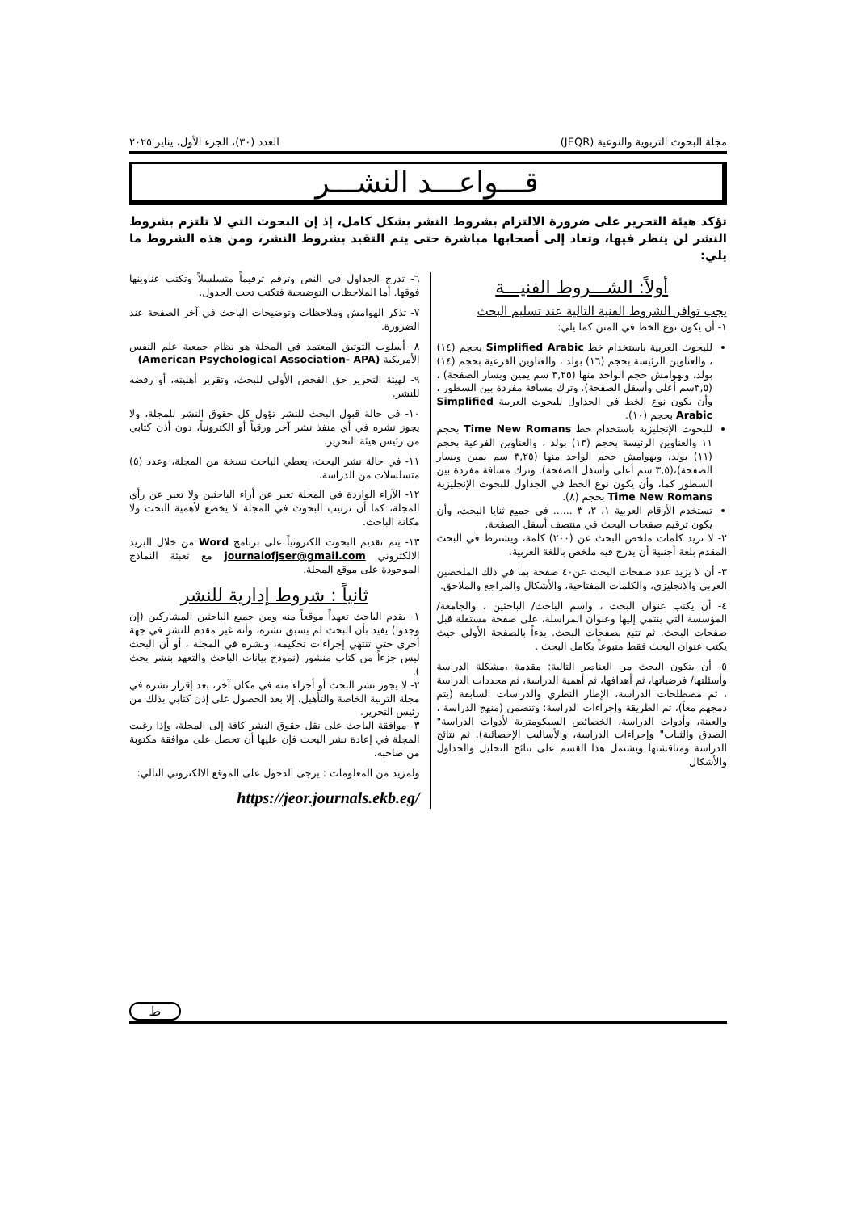مجلة البحوث التربوية والنوعية (JEQR) العدد (٣٠)، الجزء الأول، يناير ٢٠٢٥
قـــواعـــد النشـــر
تؤكد هيئة التحرير على ضرورة الالتزام بشروط النشر بشكل كامل، إذ إن البحوث التي لا تلتزم بشروط النشر لن ينظر فيها، وتعاد إلى أصحابها مباشرة حتى يتم التقيد بشروط النشر، ومن هذه الشروط ما يلي:
أولاً: الشـــروط الفنيـــة
يجب توافر الشروط الفنية التالية عند تسليم البحث
١- أن يكون نوع الخط في المتن كما يلي:
للبحوث العربية باستخدام خط Simplified Arabic بحجم (١٤) ، والعناوين الرئيسة بحجم (١٦) بولد ، والعناوين الفرعية بحجم (١٤) بولد، وبهوامش حجم الواحد منها (٣,٢٥ سم يمين ويسار الصفحة) ،(٣,٥سم أعلى وأسفل الصفحة). وترك مسافة مفردة بين السطور ، وأن يكون نوع الخط في الجداول للبحوث العربية Simplified Arabic بحجم (١٠).
للبحوث الإنجليزية باستخدام خط Time New Romans بحجم ١١ والعناوين الرئيسة بحجم (١٣) بولد ، والعناوين الفرعية بحجم (١١) بولد، وبهوامش حجم الواحد منها (٣,٢٥ سم يمين ويسار الصفحة)،(٣,٥ سم أعلى وأسفل الصفحة). وترك مسافة مفردة بين السطور كما، وأن يكون نوع الخط في الجداول للبحوث الإنجليزية Time New Romans بحجم (٨).
تستخدم الأرقام العربية ١، ٢، ٣ ...... في جميع ثنايا البحث، وأن يكون ترقيم صفحات البحث في منتصف أسفل الصفحة.
٢- لا تزيد كلمات ملخص البحث عن (٢٠٠) كلمة، ويشترط في البحث المقدم بلغة أجنبية أن يدرج فيه ملخص باللغة العربية.
٣- أن لا يزيد عدد صفحات البحث عن٤٠ صفحة بما في ذلك الملخصين العربي والانجليزي، والكلمات المفتاحية، والأشكال والمراجع والملاحق.
٤- أن يكتب عنوان البحث ، واسم الباحث/ الباحثين ، والجامعة/ المؤسسة التي ينتمي إليها وعنوان المراسلة، على صفحة مستقلة قبل صفحات البحث. ثم تتبع بصفحات البحث. بدءاً بالصفحة الأولى حيث يكتب عنوان البحث فقط متبوعاً بكامل البحث .
٥- أن يتكون البحث من العناصر التالية: مقدمة ،مشكلة الدراسة وأسئلتها/ فرضياتها، ثم أهدافها، ثم أهمية الدراسة، ثم محددات الدراسة ، ثم مصطلحات الدراسة، الإطار النظري والدراسات السابقة (يتم دمجهم معاً)، ثم الطريقة وإجراءات الدراسة: وتتضمن (منهج الدراسة ، والعينة، وأدوات الدراسة، الخصائص السيكومترية لأدوات الدراسة" الصدق والثبات" وإجراءات الدراسة، والأساليب الإحصائية). ثم نتائج الدراسة ومناقشتها ويشتمل هذا القسم على نتائج التحليل والجداول والأشكال
٦- تدرج الجداول في النص وترقم ترقيماً متسلسلاً وتكتب عناوينها فوقها. أما الملاحظات التوضيحية فتكتب تحت الجدول.
٧- تذكر الهوامش وملاحظات وتوضيحات الباحث في آخر الصفحة عند الضرورة.
٨- أسلوب التوثيق المعتمد في المجلة هو نظام جمعية علم النفس الأمريكية (American Psychological Association- APA)
٩- لهيئة التحرير حق الفحص الأولي للبحث، وتقرير أهليته، أو رفضه للنشر.
١٠- في حالة قبول البحث للنشر تؤول كل حقوق النشر للمجلة، ولا يجوز نشره في أي منفذ نشر آخر ورقياً أو الكترونياً، دون أذن كتابي من رئيس هيئة التحرير.
١١- في حالة نشر البحث، يعطي الباحث نسخة من المجلة، وعدد (٥) متسلسلات من الدراسة.
١٢- الآراء الواردة في المجلة تعبر عن أراء الباحثين ولا تعبر عن رأي المجلة، كما أن ترتيب البحوث في المجلة لا يخضع لأهمية البحث ولا مكانة الباحث.
١٣- يتم تقديم البحوث الكترونياً على برنامج Word من خلال البريد الالكتروني journalofjser@gmail.com مع تعبئة النماذج الموجودة على موقع المجلة.
ثانياً : شروط إدارية للنشر
١- يقدم الباحث تعهداً موقعاً منه ومن جميع الباحثين المشاركين (إن وجدوا) يفيد بأن البحث لم يسبق نشره، وأنه غير مقدم للنشر في جهة أخرى حتى تنتهي إجراءات تحكيمه، ونشره في المجلة ، أو أن البحث ليس جزءاً من كتاب منشور (نموذج بيانات الباحث والتعهد بنشر بحث ).
٢- لا يجوز نشر البحث أو أجزاء منه في مكان آخر، بعد إقرار نشره في مجلة التربية الخاصة والتأهيل، إلا بعد الحصول على إذن كتابي بذلك من رئيس التحرير.
٣- موافقة الباحث على نقل حقوق النشر كافة إلى المجلة، وإذا رغبت المجلة في إعادة نشر البحث فإن عليها أن تحصل على موافقة مكتوبة من صاحبه.
ولمزيد من المعلومات : يرجى الدخول على الموقع الالكتروني التالي:
https://jeor.journals.ekb.eg/
ط